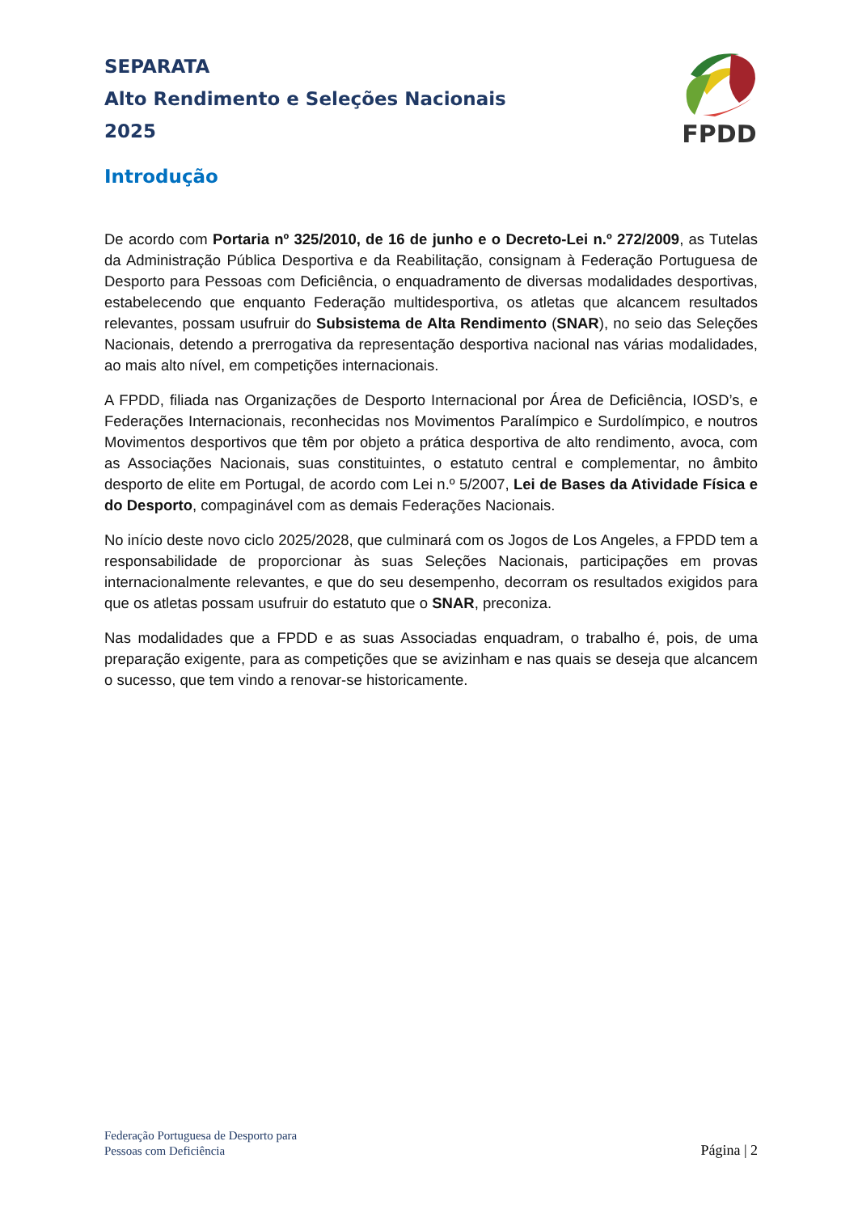SEPARATA
Alto Rendimento e Seleções Nacionais
2025
FPDD
Introdução
De acordo com Portaria nº 325/2010, de 16 de junho e o Decreto-Lei n.º 272/2009, as Tutelas da Administração Pública Desportiva e da Reabilitação, consignam à Federação Portuguesa de Desporto para Pessoas com Deficiência, o enquadramento de diversas modalidades desportivas, estabelecendo que enquanto Federação multidesportiva, os atletas que alcancem resultados relevantes, possam usufruir do Subsistema de Alta Rendimento (SNAR), no seio das Seleções Nacionais, detendo a prerrogativa da representação desportiva nacional nas várias modalidades, ao mais alto nível, em competições internacionais.
A FPDD, filiada nas Organizações de Desporto Internacional por Área de Deficiência, IOSD’s, e Federações Internacionais, reconhecidas nos Movimentos Paralímpico e Surdolímpico, e noutros Movimentos desportivos que têm por objeto a prática desportiva de alto rendimento, avoca, com as Associações Nacionais, suas constituintes, o estatuto central e complementar, no âmbito desporto de elite em Portugal, de acordo com Lei n.º 5/2007, Lei de Bases da Atividade Física e do Desporto, compaginável com as demais Federações Nacionais.
No início deste novo ciclo 2025/2028, que culminará com os Jogos de Los Angeles, a FPDD tem a responsabilidade de proporcionar às suas Seleções Nacionais, participações em provas internacionalmente relevantes, e que do seu desempenho, decorram os resultados exigidos para que os atletas possam usufruir do estatuto que o SNAR, preconiza.
Nas modalidades que a FPDD e as suas Associadas enquadram, o trabalho é, pois, de uma preparação exigente, para as competições que se avizinham e nas quais se deseja que alcancem o sucesso, que tem vindo a renovar-se historicamente.
Federação Portuguesa de Desporto para
Pessoas com Deficiência
Página | 2